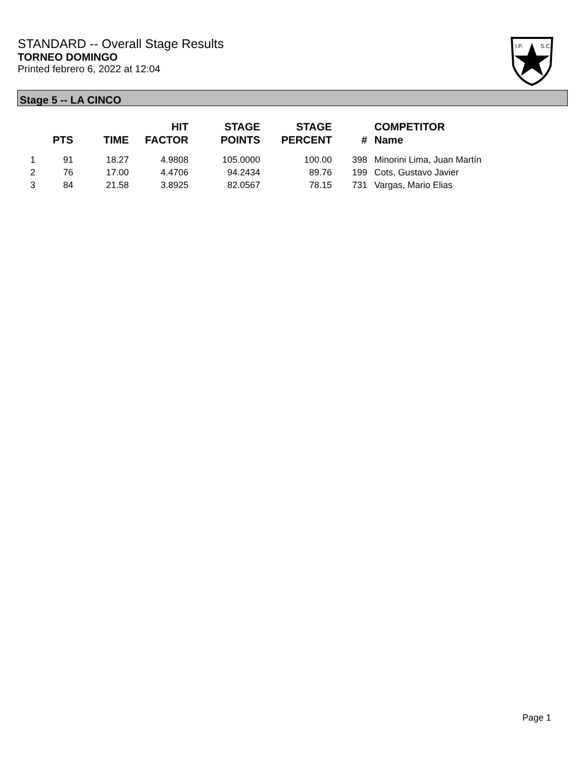STANDARD -- Overall Stage Results
TORNEO DOMINGO
Printed febrero 6, 2022 at 12:04
I.P.
S.C.
Stage 5 -- LA CINCO
| | PTS | TIME | HIT FACTOR | STAGE POINTS | STAGE PERCENT | # | COMPETITOR Name |
| --- | --- | --- | --- | --- | --- | --- | --- |
| 1 | 91 | 18.27 | 4.9808 | 105.0000 | 100.00 | 398 | Minorini Lima, Juan Martín |
| 2 | 76 | 17.00 | 4.4706 | 94.2434 | 89.76 | 199 | Cots, Gustavo Javier |
| 3 | 84 | 21.58 | 3.8925 | 82.0567 | 78.15 | 731 | Vargas, Mario Elias |
Page 1